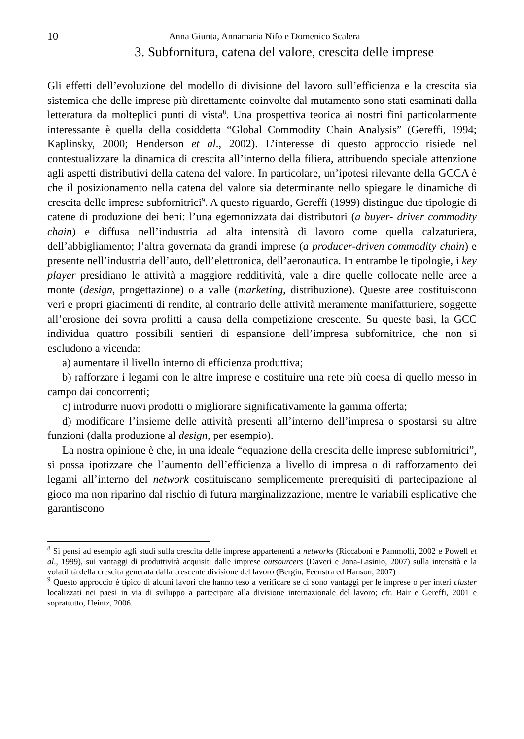10 Anna Giunta, Annamaria Nifo e Domenico Scalera
3. Subfornitura, catena del valore, crescita delle imprese
Gli effetti dell’evoluzione del modello di divisione del lavoro sull’efficienza e la crescita sia sistemica che delle imprese più direttamente coinvolte dal mutamento sono stati esaminati dalla letteratura da molteplici punti di vista<sup>8</sup>. Una prospettiva teorica ai nostri fini particolarmente interessante è quella della cosiddetta “Global Commodity Chain Analysis” (Gereffi, 1994; Kaplinsky, 2000; Henderson et al., 2002). L’interesse di questo approccio risiede nel contestualizzare la dinamica di crescita all’interno della filiera, attribuendo speciale attenzione agli aspetti distributivi della catena del valore. In particolare, un’ipotesi rilevante della GCCA è che il posizionamento nella catena del valore sia determinante nello spiegare le dinamiche di crescita delle imprese subfornitrici<sup>9</sup>. A questo riguardo, Gereffi (1999) distingue due tipologie di catene di produzione dei beni: l’una egemonizzata dai distributori (a buyer- driver commodity chain) e diffusa nell’industria ad alta intensità di lavoro come quella calzaturiera, dell’abbigliamento; l’altra governata da grandi imprese (a producer-driven commodity chain) e presente nell’industria dell’auto, dell’elettronica, dell’aeronautica. In entrambe le tipologie, i key player presidiano le attività a maggiore redditività, vale a dire quelle collocate nelle aree a monte (design, progettazione) o a valle (marketing, distribuzione). Queste aree costituiscono veri e propri giacimenti di rendite, al contrario delle attività meramente manifatturiere, soggette all’erosione dei sovra profitti a causa della competizione crescente. Su queste basi, la GCC individua quattro possibili sentieri di espansione dell’impresa subfornitrice, che non si escludono a vicenda:
a) aumentare il livello interno di efficienza produttiva;
b) rafforzare i legami con le altre imprese e costituire una rete più coesa di quello messo in campo dai concorrenti;
c) introdurre nuovi prodotti o migliorare significativamente la gamma offerta;
d) modificare l’insieme delle attività presenti all’interno dell’impresa o spostarsi su altre funzioni (dalla produzione al design, per esempio).
La nostra opinione è che, in una ideale “equazione della crescita delle imprese subfornitrici”, si possa ipotizzare che l’aumento dell’efficienza a livello di impresa o di rafforzamento dei legami all’interno del network costituiscano semplicemente prerequisiti di partecipazione al gioco ma non riparino dal rischio di futura marginalizzazione, mentre le variabili esplicative che garantiscono
<sup>8</sup> Si pensi ad esempio agli studi sulla crescita delle imprese appartenenti a networks (Riccaboni e Pammolli, 2002 e Powell et al., 1999), sui vantaggi di produttività acquisiti dalle imprese outsourcers (Daveri e Jona-Lasinio, 2007) sulla intensità e la volatilità della crescita generata dalla crescente divisione del lavoro (Bergin, Feenstra ed Hanson, 2007)
<sup>9</sup> Questo approccio è tipico di alcuni lavori che hanno teso a verificare se ci sono vantaggi per le imprese o per interi cluster localizzati nei paesi in via di sviluppo a partecipare alla divisione internazionale del lavoro; cfr. Bair e Gereffi, 2001 e soprattutto, Heintz, 2006.